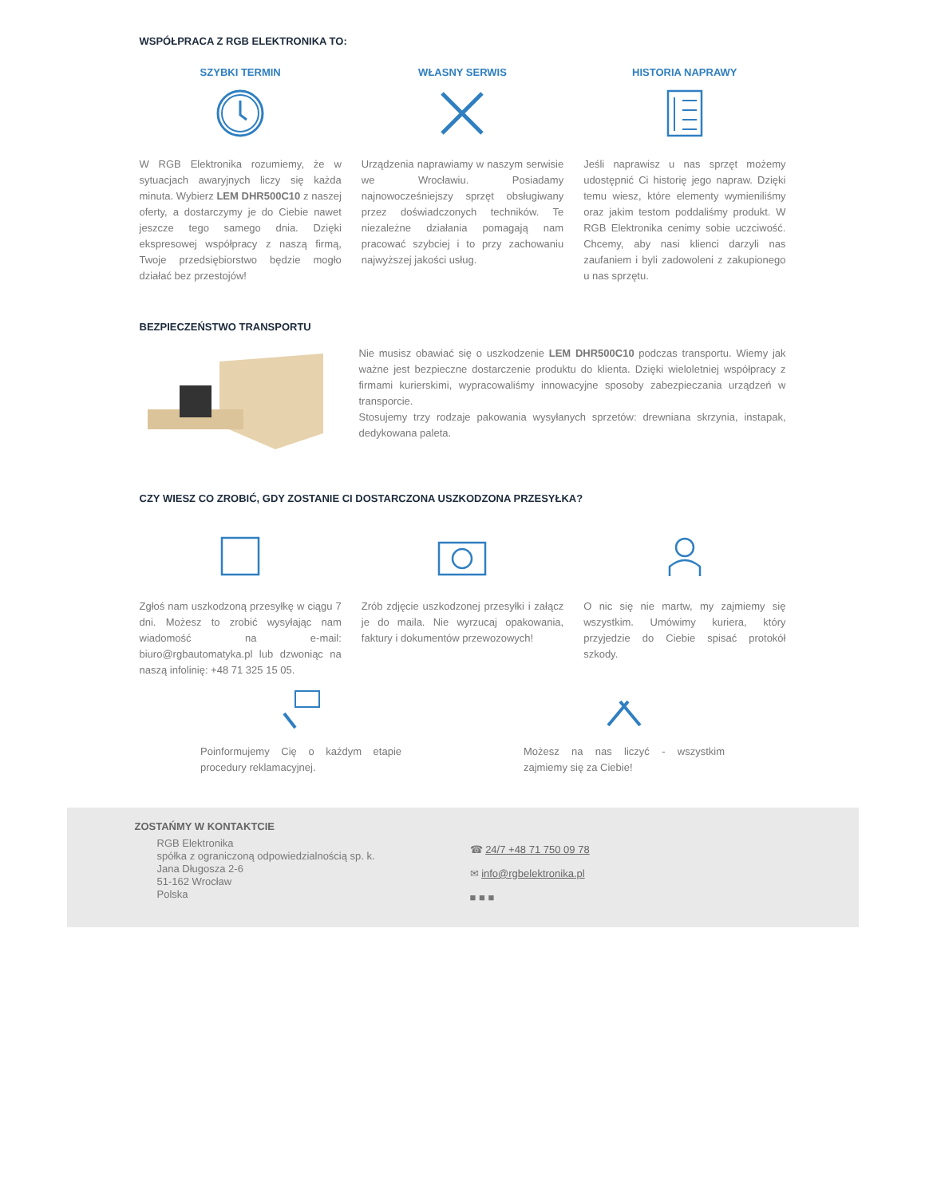WSPÓŁPRACA Z RGB ELEKTRONIKA TO:
SZYBKI TERMIN
W RGB Elektronika rozumiemy, że w sytuacjach awaryjnych liczy się każda minuta. Wybierz LEM DHR500C10 z naszej oferty, a dostarczymy je do Ciebie nawet jeszcze tego samego dnia. Dzięki ekspresowej współpracy z naszą firmą, Twoje przedsiębiorstwo będzie mogło działać bez przestojów!
WŁASNY SERWIS
Urządzenia naprawiamy w naszym serwisie we Wrocławiu. Posiadamy najnowocześniejszy sprzęt obsługiwany przez doświadczonych techników. Te niezależne działania pomagają nam pracować szybciej i to przy zachowaniu najwyższej jakości usług.
HISTORIA NAPRAWY
Jeśli naprawisz u nas sprzęt możemy udostępnić Ci historię jego napraw. Dzięki temu wiesz, które elementy wymieniliśmy oraz jakim testom poddaliśmy produkt. W RGB Elektronika cenimy sobie uczciwość. Chcemy, aby nasi klienci darzyli nas zaufaniem i byli zadowoleni z zakupionego u nas sprzętu.
BEZPIECZEŃSTWO TRANSPORTU
Nie musisz obawiać się o uszkodzenie LEM DHR500C10 podczas transportu. Wiemy jak ważne jest bezpieczne dostarczenie produktu do klienta. Dzięki wieloletniej współpracy z firmami kurierskimi, wypracowaliśmy innowacyjne sposoby zabezpieczania urządzeń w transporcie.
Stosujemy trzy rodzaje pakowania wysyłanych sprzetów: drewniana skrzynia, instapak, dedykowana paleta.
CZY WIESZ CO ZROBIĆ, GDY ZOSTANIE CI DOSTARCZONA USZKODZONA PRZESYŁKA?
Zgłoś nam uszkodzoną przesyłkę w ciągu 7 dni. Możesz to zrobić wysyłając nam wiadomość na e-mail: biuro@rgbautomatyka.pl lub dzwoniąc na naszą infolinię: +48 71 325 15 05.
Zrób zdjęcie uszkodzonej przesyłki i załącz je do maila. Nie wyrzucaj opakowania, faktury i dokumentów przewozowych!
O nic się nie martw, my zajmiemy się wszystkim. Umówimy kuriera, który przyjedzie do Ciebie spisać protokół szkody.
Poinformujemy Cię o każdym etapie procedury reklamacyjnej.
Możesz na nas liczyć - wszystkim zajmiemy się za Ciebie!
ZOSTAŃMY W KONTAKTCIE
RGB Elektronika
spółka z ograniczoną odpowiedzialnością sp. k.
Jana Długosza 2-6
51-162 Wrocław
Polska
☎ 24/7 +48 71 750 09 78
✉ info@rgbelektronika.pl
■ ■ ■